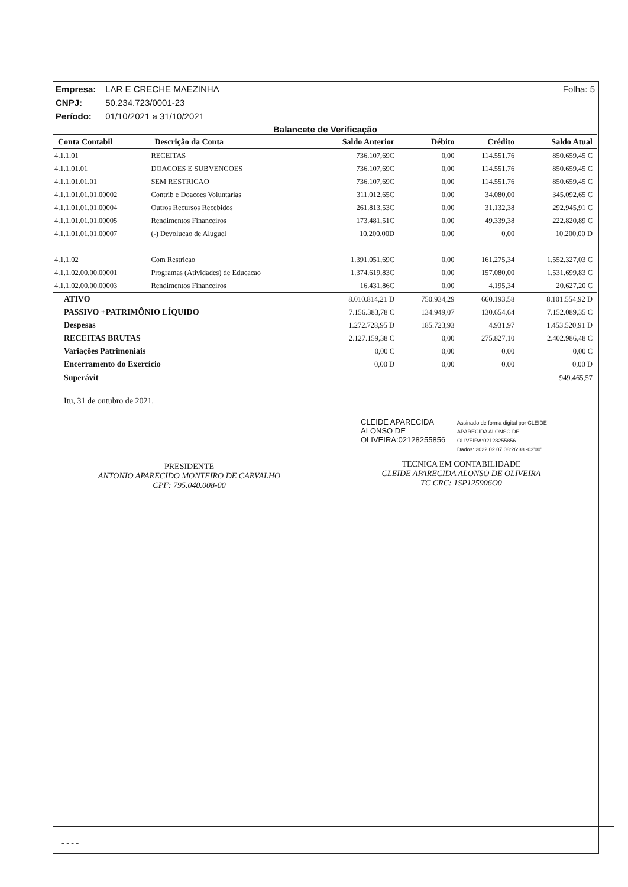Folha: 5 Empresa: LAR E CRECHE MAEZINHA
CNPJ: 50.234.723/0001-23
Período: 01/10/2021 a 31/10/2021
Balancete de Verificação
| Conta Contabil | Descrição da Conta | Saldo Anterior | Débito | Crédito | Saldo Atual |
| --- | --- | --- | --- | --- | --- |
| 4.1.1.01 | RECEITAS | 736.107,69C | 0,00 | 114.551,76 | 850.659,45 C |
| 4.1.1.01.01 | DOACOES E SUBVENCOES | 736.107,69C | 0,00 | 114.551,76 | 850.659,45 C |
| 4.1.1.01.01.01 | SEM RESTRICAO | 736.107,69C | 0,00 | 114.551,76 | 850.659,45 C |
| 4.1.1.01.01.01.00002 | Contrib e Doacoes Voluntarias | 311.012,65C | 0,00 | 34.080,00 | 345.092,65 C |
| 4.1.1.01.01.01.00004 | Outros Recursos Recebidos | 261.813,53C | 0,00 | 31.132,38 | 292.945,91 C |
| 4.1.1.01.01.01.00005 | Rendimentos Financeiros | 173.481,51C | 0,00 | 49.339,38 | 222.820,89 C |
| 4.1.1.01.01.01.00007 | (-) Devolucao de Aluguel | 10.200,00D | 0,00 | 0,00 | 10.200,00 D |
| 4.1.1.02 | Com Restricao | 1.391.051,69C | 0,00 | 161.275,34 | 1.552.327,03 C |
| 4.1.1.02.00.00.00001 | Programas (Atividades) de Educacao | 1.374.619,83C | 0,00 | 157.080,00 | 1.531.699,83 C |
| 4.1.1.02.00.00.00003 | Rendimentos Financeiros | 16.431,86C | 0,00 | 4.195,34 | 20.627,20 C |
| ATIVO | | 8.010.814,21 D | 750.934,29 | 660.193,58 | 8.101.554,92 D |
| PASSIVO +PATRIMÔNIO LÍQUIDO | | 7.156.383,78 C | 134.949,07 | 130.654,64 | 7.152.089,35 C |
| Despesas | | 1.272.728,95 D | 185.723,93 | 4.931,97 | 1.453.520,91 D |
| RECEITAS BRUTAS | | 2.127.159,38 C | 0,00 | 275.827,10 | 2.402.986,48 C |
| Variações Patrimoniais | | 0,00 C | 0,00 | 0,00 | 0,00 C |
| Encerramento do Exercício | | 0,00 D | 0,00 | 0,00 | 0,00 D |
| Superávit | | | | | 949.465,57 |
Itu, 31 de outubro de 2021.
PRESIDENTE
ANTONIO APARECIDO MONTEIRO DE CARVALHO
CPF: 795.040.008-00
CLEIDE APARECIDA
ALONSO DE
OLIVEIRA:02128255856
Assinado de forma digital por CLEIDE
APARECIDA ALONSO DE
OLIVEIRA:02128255856
Dados: 2022.02.07 08:26:38 -03'00'
TECNICA EM CONTABILIDADE
CLEIDE APARECIDA ALONSO DE OLIVEIRA
TC CRC: 1SP125906O0
- - - -